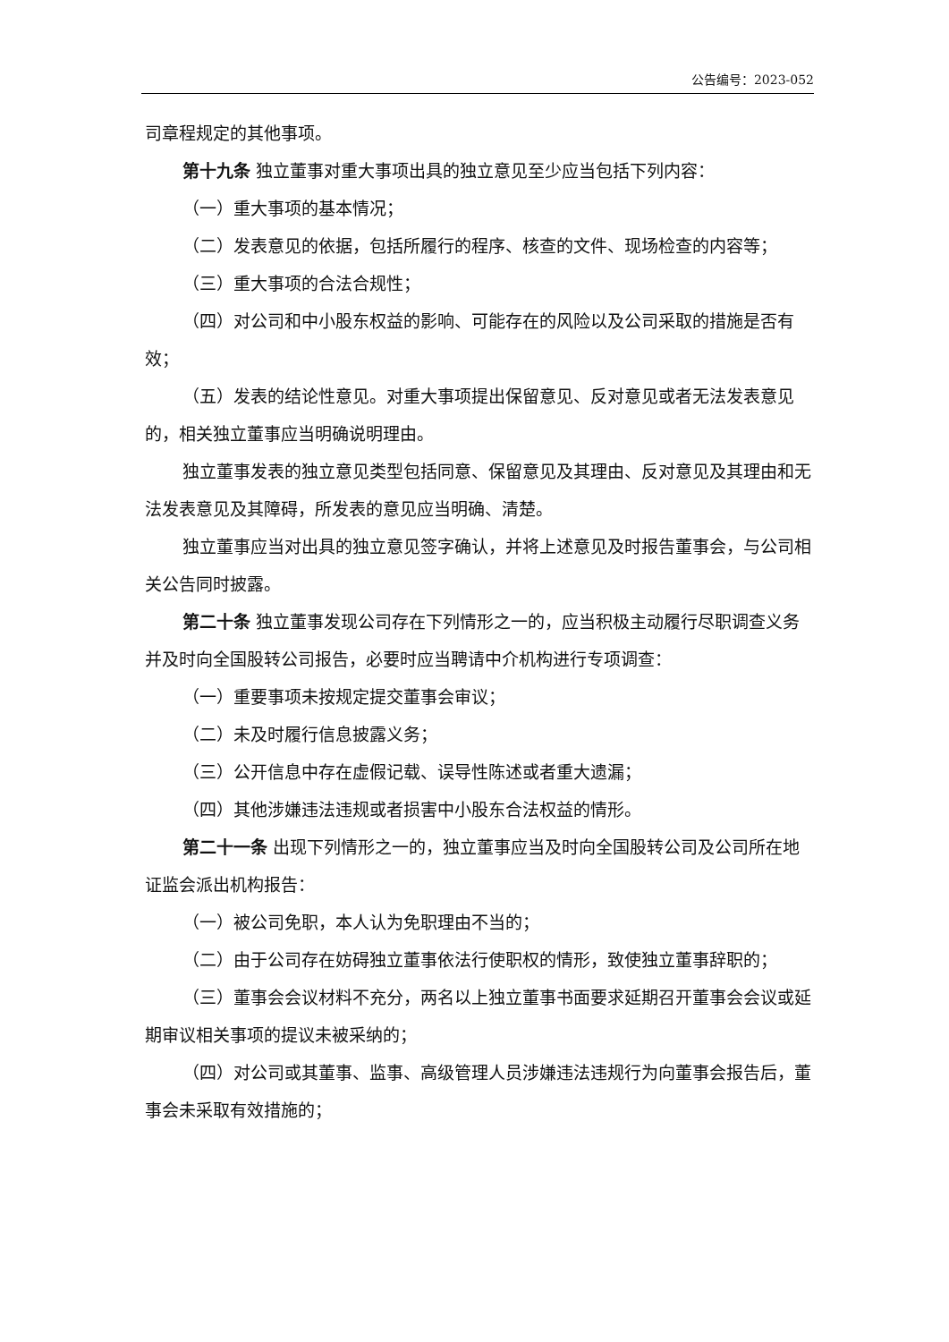公告编号：2023-052
司章程规定的其他事项。
第十九条 独立董事对重大事项出具的独立意见至少应当包括下列内容：
（一）重大事项的基本情况；
（二）发表意见的依据，包括所履行的程序、核查的文件、现场检查的内容等；
（三）重大事项的合法合规性；
（四）对公司和中小股东权益的影响、可能存在的风险以及公司采取的措施是否有效；
（五）发表的结论性意见。对重大事项提出保留意见、反对意见或者无法发表意见的，相关独立董事应当明确说明理由。
独立董事发表的独立意见类型包括同意、保留意见及其理由、反对意见及其理由和无法发表意见及其障碍，所发表的意见应当明确、清楚。
独立董事应当对出具的独立意见签字确认，并将上述意见及时报告董事会，与公司相关公告同时披露。
第二十条 独立董事发现公司存在下列情形之一的，应当积极主动履行尽职调查义务并及时向全国股转公司报告，必要时应当聘请中介机构进行专项调查：
（一）重要事项未按规定提交董事会审议；
（二）未及时履行信息披露义务；
（三）公开信息中存在虚假记载、误导性陈述或者重大遗漏；
（四）其他涉嫌违法违规或者损害中小股东合法权益的情形。
第二十一条 出现下列情形之一的，独立董事应当及时向全国股转公司及公司所在地证监会派出机构报告：
（一）被公司免职，本人认为免职理由不当的；
（二）由于公司存在妨碍独立董事依法行使职权的情形，致使独立董事辞职的；
（三）董事会会议材料不充分，两名以上独立董事书面要求延期召开董事会会议或延期审议相关事项的提议未被采纳的；
（四）对公司或其董事、监事、高级管理人员涉嫌违法违规行为向董事会报告后，董事会未采取有效措施的；